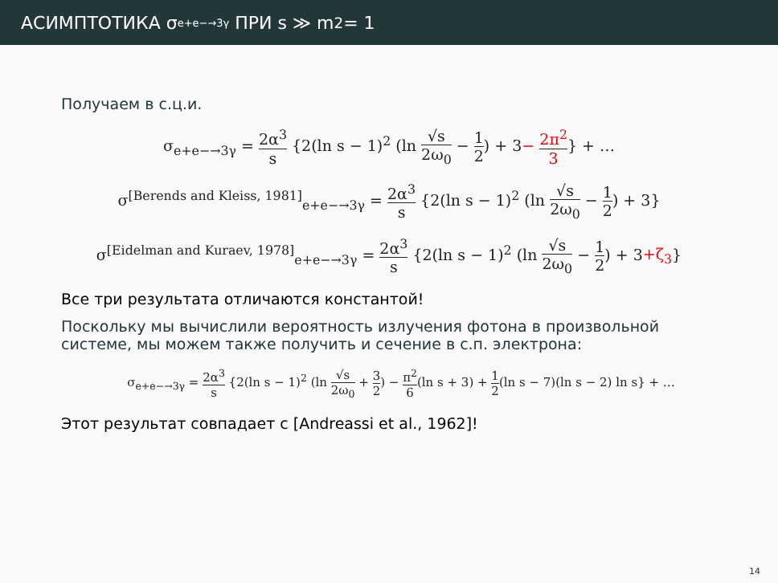АСИМПТОТИКА σ<sub>e+e−→3γ</sub> ПРИ s ≫ m<sup>2</sup> = 1
Получаем в с.ц.и.
σ<sub>e+e−→3γ</sub> = 2α<sup>3</sup> s {2(ln s − 1)<sup>2</sup> (ln √s 2ω<sub>0</sub> − 1 2) + 3− 2π<sup>2</sup> 3} + …
σ<sup>[Berends and Kleiss, 1981]</sup><sub>e+e−→3γ</sub> = 2α<sup>3</sup> s {2(ln s − 1)<sup>2</sup> (ln √s 2ω<sub>0</sub> − 1 2) + 3}
σ<sup>[Eidelman and Kuraev, 1978]</sup><sub>e+e−→3γ</sub> = 2α<sup>3</sup> s {2(ln s − 1)<sup>2</sup> (ln √s 2ω<sub>0</sub> − 1 2) + 3+ζ<sub>3</sub>}
Все три результата отличаются константой!
Поскольку мы вычислили вероятность излучения фотона в произвольной системе, мы можем также получить и сечение в с.п. электрона:
σ<sub>e+e−→3γ</sub> = 2α<sup>3</sup> s {2(ln s − 1)<sup>2</sup> (ln √s 2ω<sub>0</sub> + 3 2) − π<sup>2</sup> 6(ln s + 3) + 1 2(ln s − 7)(ln s − 2) ln s} + …
Этот результат совпадает с [Andreassi et al., 1962]!
14